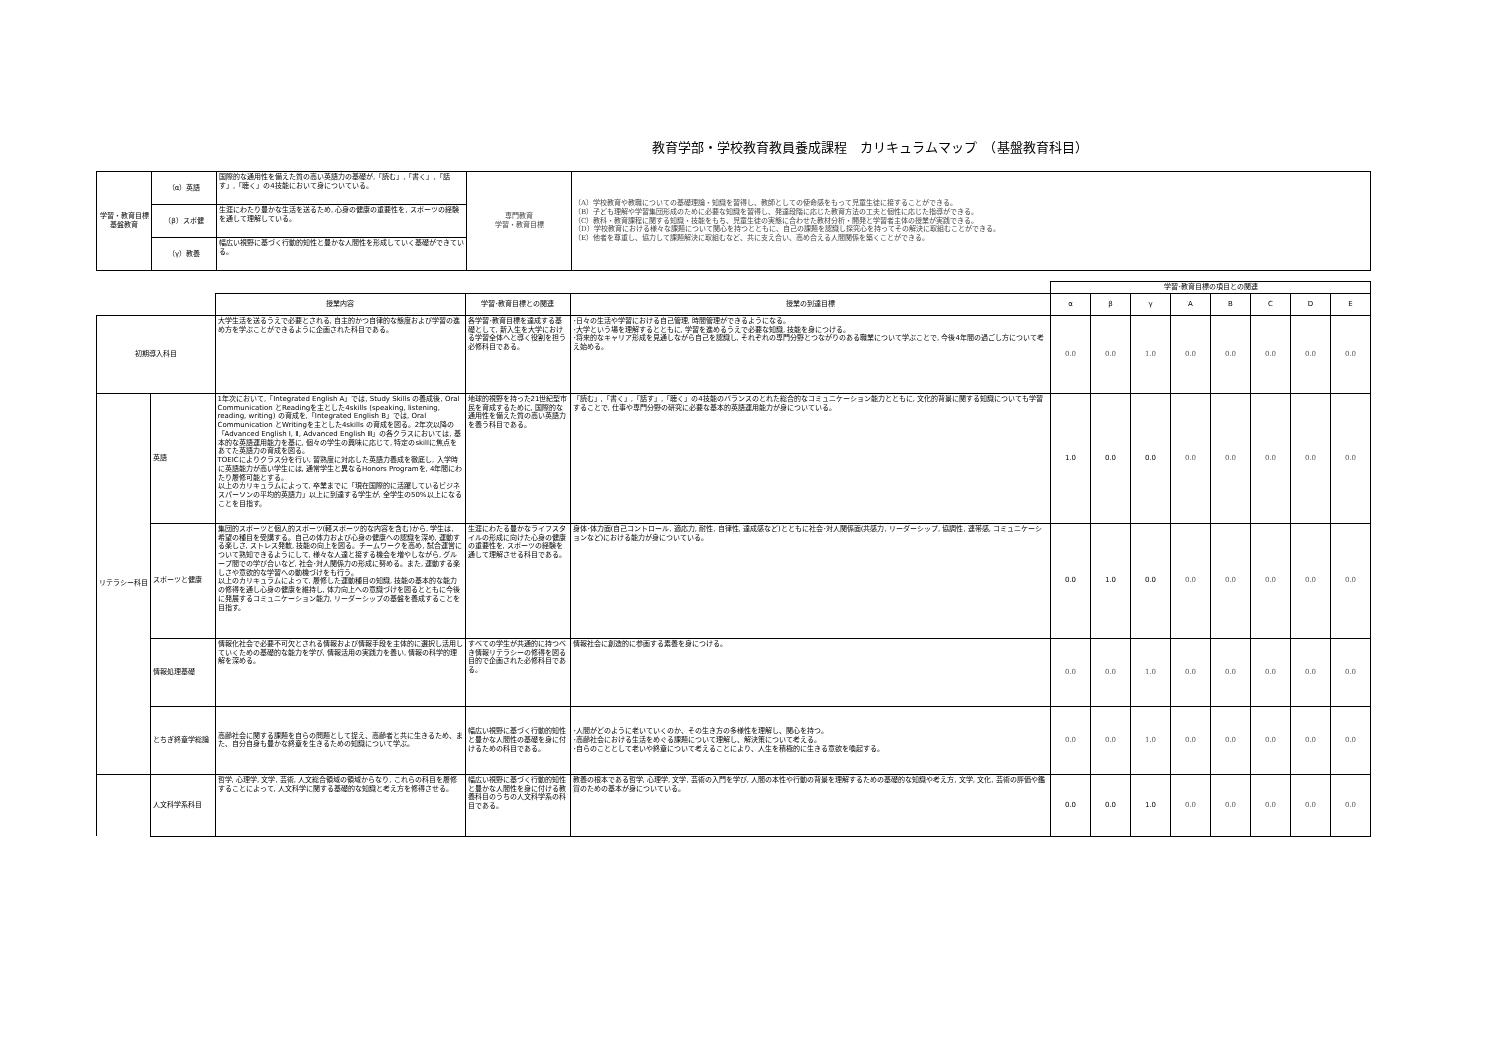教育学部・学校教育教員養成課程　カリキュラムマップ　（基盤教育科目）
| 学習・教育目標 基盤教育 | （α）英語 | 国際的な通用性を備えた質の高い英語力の基礎が,「読む」,「書く」,「話す」,「聴く」の4技能において身についている。 | 専門教育 学習・教育目標 | （A）学校教育や教職についての基礎理論・知識を習得し、教師としての使命感をもって児童生徒に接することができる。 （B）子ども理解や学習集団形成のために必要な知識を習得し、発達段階に応じた教育方法の工夫と個性に応じた指導ができる。 （C）教科・教育課程に関する知識・技能をもち、児童生徒の実態に合わせた教材分析・開発と学習者主体の授業が実践できる。 （D）学校教育における様々な課題について関心を持つとともに、自己の課題を認識し探究心を持ってその解決に取組むことができる。 （E）他者を尊重し、協力して課題解決に取組むなど、共に支え合い、高め合える人間関係を築くことができる。 |
| | （β）スポ健 | 生涯にわたり豊かな生活を送るため, 心身の健康の重要性を, スポーツの経験を通して理解している。 | | |
| | （γ）教養 | 幅広い視野に基づく行動的知性と豊かな人間性を形成していく基礎ができている。 | | |
| | | | | | 学習･教育目標の項目との関連 | | | | | | | |
| | | 授業内容 | 学習･教育目標との関連 | 授業の到達目標 | α | β | γ | A | B | C | D | E |
| 初期導入科目 | | 大学生活を送るうえで必要とされる, 自主的かつ自律的な態度および学習の進め方を学ぶことができるように企画された科目である。 | 各学習･教育目標を達成する基礎として, 新入生を大学における学習全体へと導く役割を担う必修科目である。 | ･日々の生活や学習における自己管理, 時間管理ができるようになる。 ･大学という場を理解するとともに, 学習を進めるうえで必要な知識, 技能を身につける。 ･将来的なキャリア形成を見通しながら自己を認識し, それぞれの専門分野とつながりのある職業について学ぶことで, 今後4年間の過ごし方について考え始める。 | 0.0 | 0.0 | 1.0 | 0.0 | 0.0 | 0.0 | 0.0 | 0.0 |
| リテラシー科目 | 英語 | 1年次において,「Integrated English A」では, Study Skills の養成後, Oral Communication とReadingを主とした4skills (speaking, listening, reading, writing) の育成を,「Integrated English B」では, Oral Communication とWritingを主とした4skills の育成を図る。2年次以降の「Advanced English Ⅰ, Ⅱ, Advanced English Ⅲ」の各クラスにおいては, 基本的な英語運用能力を基に, 個々の学生の興味に応じて, 特定のskillに焦点をあてた英語力の育成を図る。 TOEICによりクラス分を行い, 習熟度に対応した英語力養成を徹底し, 入学時に英語能力が高い学生には, 通常学生と異なるHonors Programを, 4年間にわたり履修可能とする。 以上のカリキュラムによって, 卒業までに「現在国際的に活躍しているビジネスパーソンの平均的英語力」以上に到達する学生が, 全学生の50%以上になることを目指す。 | 地球的視野を持った21世紀型市民を育成するために, 国際的な通用性を備えた質の高い英語力を養う科目である。 | 「読む」,「書く」,「話す」,「聴く」の4技能のバランスのとれた総合的なコミュニケーション能力とともに, 文化的背景に関する知識についても学習することで, 仕事や専門分野の研究に必要な基本的英語運用能力が身についている。 | 1.0 | 0.0 | 0.0 | 0.0 | 0.0 | 0.0 | 0.0 | 0.0 |
| | スポーツと健康 | 集団的スポーツと個人的スポーツ(軽スポーツ的な内容を含む)から, 学生は, 希望の種目を受講する。自己の体力および心身の健康への認識を深め, 運動する楽しさ, ストレス発散, 技能の向上を図る。チームワークを高め, 試合運営について熟知できるようにして, 様々な人達と接する機会を増やしながら, グループ間での学び合いなど, 社会･対人関係力の形成に努める。また, 運動する楽しさや意欲的な学習への動機づけをも行う。 以上のカリキュラムによって, 履修した運動種目の知識, 技能の基本的な能力の修得を通し心身の健康を維持し, 体力向上への意識づけを図るとともに今後に発展するコミュニケーション能力, リーダーシップの基盤を養成することを目指す。 | 生涯にわたる豊かなライフスタイルの形成に向けた心身の健康の重要性を, スポーツの経験を通して理解させる科目である。 | 身体･体力面(自己コントロール, 適応力, 耐性, 自律性, 達成感など)とともに社会･対人関係面(共感力, リーダーシップ, 協調性, 連帯感, コミュニケーションなど)における能力が身についている。 | 0.0 | 1.0 | 0.0 | 0.0 | 0.0 | 0.0 | 0.0 | 0.0 |
| | 情報処理基礎 | 情報化社会で必要不可欠とされる情報および情報手段を主体的に選択し活用していくための基礎的な能力を学び, 情報活用の実践力を養い, 情報の科学的理解を深める。 | すべての学生が共通的に持つべき情報リテラシーの修得を図る目的で企画された必修科目である。 | 情報社会に創造的に参画する素養を身につける。 | 0.0 | 0.0 | 1.0 | 0.0 | 0.0 | 0.0 | 0.0 | 0.0 |
| | とちぎ終章学総論 | 高齢社会に関する課題を自らの問題として捉え、高齢者と共に生きるため、また、自分自身も豊かな終章を生きるための知識について学ぶ。 | 幅広い視野に基づく行動的知性と豊かな人間性の基礎を身に付けるための科目である。 | ･人間がどのように老いていくのか、その生き方の多様性を理解し、関心を持つ。 ･高齢社会における生活をめぐる課題について理解し、解決策について考える。 ･自らのこととして老いや終章について考えることにより、人生を積極的に生きる意欲を喚起する。 | 0.0 | 0.0 | 1.0 | 0.0 | 0.0 | 0.0 | 0.0 | 0.0 |
| | 人文科学系科目 | 哲学, 心理学, 文学, 芸術, 人文総合領域の領域からなり, これらの科目を履修することによって, 人文科学に関する基礎的な知識と考え方を修得させる。 | 幅広い視野に基づく行動的知性と豊かな人間性を身に付ける教養科目のうちの人文科学系の科目である。 | 教養の根本である哲学, 心理学, 文学, 芸術の入門を学び, 人間の本性や行動の背景を理解するための基礎的な知識や考え方, 文学, 文化, 芸術の評価や鑑賞のための基本が身についている。 | 0.0 | 0.0 | 1.0 | 0.0 | 0.0 | 0.0 | 0.0 | 0.0 |